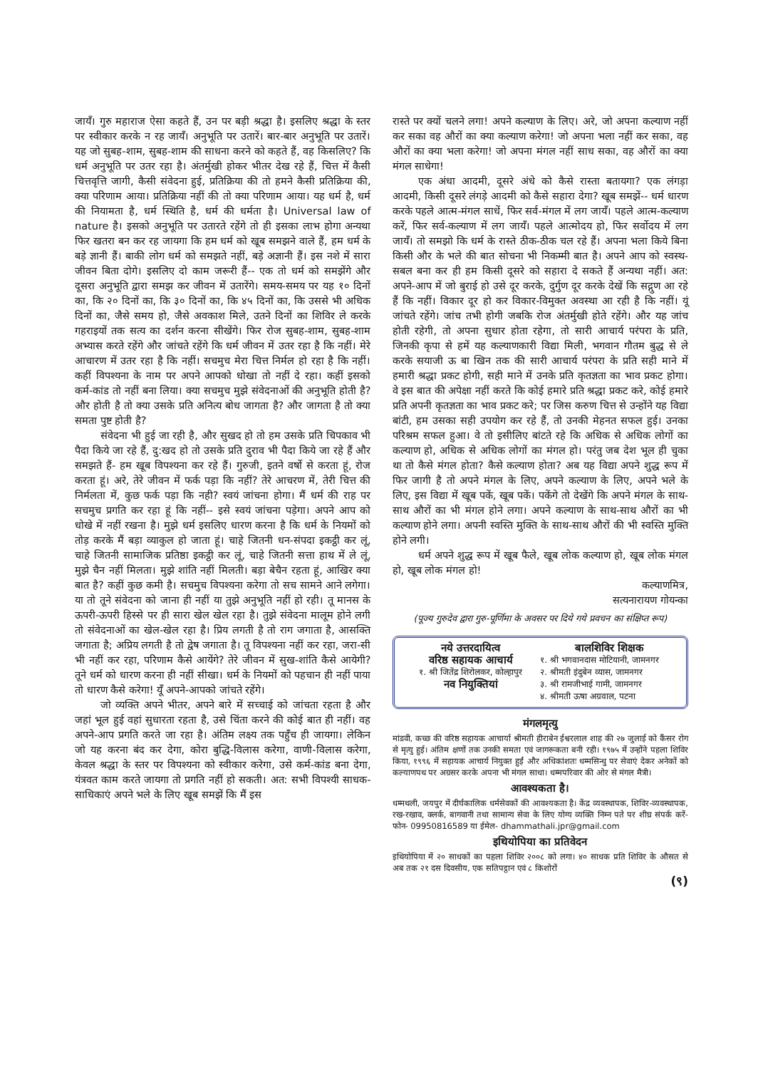जायँ। गुरु महाराज ऐसा कहते हैं, उन पर बड़ी श्रद्धा है। इसलिए श्रद्धा के स्तर पर स्वीकार करके न रह जायँ। अनुभूति पर उतारें। बार-बार अनुभूति पर उतारें। यह जो सुबह-शाम, सुबह-शाम की साधना करने को कहते हैं, वह किसलिए? कि धर्म अनुभूति पर उतर रहा है। अंतर्मुखी होकर भीतर देख रहे हैं, चित्त में कैसी चित्तवृत्ति जागी, कैसी संवेदना हुई, प्रतिक्रिया की तो हमने कैसी प्रतिक्रिया की, क्या परिणाम आया। प्रतिक्रिया नहीं की तो क्या परिणाम आया। यह धर्म है, धर्म की नियामता है, धर्म स्थिति है, धर्म की धर्मता है। Universal law of nature है। इसको अनुभूति पर उतारते रहेंगे तो ही इसका लाभ होगा अन्यथा फिर खतरा बन कर रह जायगा कि हम धर्म को खूब समझने वाले हैं, हम धर्म के बड़े ज्ञानी हैं। बाकी लोग धर्म को समझते नहीं, बड़े अज्ञानी हैं। इस नशे में सारा जीवन बिता दोगे। इसलिए दो काम जरूरी हैं-- एक तो धर्म को समझेंगे और दूसरा अनुभूति द्वारा समझ कर जीवन में उतारेंगे। समय-समय पर यह १० दिनों का, कि २० दिनों का, कि ३० दिनों का, कि ४५ दिनों का, कि उससे भी अधिक दिनों का, जैसे समय हो, जैसे अवकाश मिले, उतने दिनों का शिविर ले करके गहराइयों तक सत्य का दर्शन करना सीखेंगे। फिर रोज सुबह-शाम, सुबह-शाम अभ्यास करते रहेंगे और जांचते रहेंगे कि धर्म जीवन में उतर रहा है कि नहीं। मेरे आचारण में उतर रहा है कि नहीं। सचमुच मेरा चित्त निर्मल हो रहा है कि नहीं। कहीं विपश्यना के नाम पर अपने आपको धोखा तो नहीं दे रहा। कहीं इसको कर्म-कांड तो नहीं बना लिया। क्या सचमुच मुझे संवेदनाओं की अनुभूति होती है? और होती है तो क्या उसके प्रति अनित्य बोध जागता है? और जागता है तो क्या समता पुष्ट होती है?
संवेदना भी हुई जा रही है, और सुखद हो तो हम उसके प्रति चिपकाव भी पैदा किये जा रहे हैं, दु:खद हो तो उसके प्रति दुराव भी पैदा किये जा रहे हैं और समझते हैं- हम खूब विपश्यना कर रहे हैं। गुरुजी, इतने वर्षो से करता हूं, रोज करता हूं। अरे, तेरे जीवन में फर्क पड़ा कि नहीं? तेरे आचरण में, तेरी चित्त की निर्मलता में, कुछ फर्क पड़ा कि नही? स्वयं जांचना होगा। मैं धर्म की राह पर सचमुच प्रगति कर रहा हूं कि नहीं-- इसे स्वयं जांचना पड़ेगा। अपने आप को धोखे में नहीं रखना है। मुझे धर्म इसलिए धारण करना है कि धर्म के नियमों को तोड़ करके मैं बड़ा व्याकुल हो जाता हूं। चाहे जितनी धन-संपदा इकट्ठी कर लूं, चाहे जितनी सामाजिक प्रतिष्ठा इकट्ठी कर लूं, चाहे जितनी सत्ता हाथ में ले लूं, मुझे चैन नहीं मिलता। मुझे शांति नहीं मिलती। बड़ा बेचैन रहता हूं, आखिर क्या बात है? कहीं कुछ कमी है। सचमुच विपश्यना करेगा तो सच सामने आने लगेगा। या तो तूने संवेदना को जाना ही नहीं या तुझे अनुभूति नहीं हो रही। तू मानस के ऊपरी-ऊपरी हिस्से पर ही सारा खेल खेल रहा है। तुझे संवेदना मालूम होने लगी तो संवेदनाओं का खेल-खेल रहा है। प्रिय लगती है तो राग जगाता है, आसक्ति जगाता है; अप्रिय लगती है तो द्वेष जगाता है। तू विपश्यना नहीं कर रहा, जरा-सी भी नहीं कर रहा, परिणाम कैसे आयेंगे? तेरे जीवन में सुख-शांति कैसे आयेगी? तूने धर्म को धारण करना ही नहीं सीखा। धर्म के नियमों को पहचान ही नहीं पाया तो धारण कैसे करेगा! यूँ अपने-आपको जांचते रहेंगे।
जो व्यक्ति अपने भीतर, अपने बारे में सच्चाई को जांचता रहता है और जहां भूल हुई वहां सुधारता रहता है, उसे चिंता करने की कोई बात ही नहीं। वह अपने-आप प्रगति करते जा रहा है। अंतिम लक्ष्य तक पहुँच ही जायगा। लेकिन जो यह करना बंद कर देगा, कोरा बुद्धि-विलास करेगा, वाणी-विलास करेगा, केवल श्रद्धा के स्तर पर विपश्यना को स्वीकार करेगा, उसे कर्म-कांड बना देगा, यंत्रवत काम करते जायगा तो प्रगति नहीं हो सकती। अत: सभी विपश्यी साधक-साधिकाएं अपने भले के लिए खूब समझें कि मैं इस
रास्ते पर क्यों चलने लगा! अपने कल्याण के लिए। अरे, जो अपना कल्याण नहीं कर सका वह औरों का क्या कल्याण करेगा! जो अपना भला नहीं कर सका, वह औरों का क्या भला करेगा! जो अपना मंगल नहीं साध सका, वह औरों का क्या मंगल साधेगा!
एक अंधा आदमी, दूसरे अंधे को कैसे रास्ता बतायगा? एक लंगड़ा आदमी, किसी दूसरे लंगड़े आदमी को कैसे सहारा देगा? खूब समझें-- धर्म धारण करके पहले आत्म-मंगल साधें, फिर सर्व-मंगल में लग जायँ। पहले आत्म-कल्याण करें, फिर सर्व-कल्याण में लग जायँ। पहले आत्मोदय हो, फिर सर्वोदय में लग जायँ। तो समझो कि धर्म के रास्ते ठीक-ठीक चल रहे हैं। अपना भला किये बिना किसी और के भले की बात सोचना भी निकम्मी बात है। अपने आप को स्वस्थ-सबल बना कर ही हम किसी दूसरे को सहारा दे सकते हैं अन्यथा नहीं। अत: अपने-आप में जो बुराई हो उसे दूर करके, दुर्गुण दूर करके देखें कि सद्गुण आ रहे हैं कि नहीं। विकार दूर हो कर विकार-विमुक्त अवस्था आ रही है कि नहीं। यूं जांचते रहेंगे। जांच तभी होगी जबकि रोज अंतर्मुखी होते रहेंगे। और यह जांच होती रहेगी, तो अपना सुधार होता रहेगा, तो सारी आचार्य परंपरा के प्रति, जिनकी कृपा से हमें यह कल्याणकारी विद्या मिली, भगवान गौतम बुद्ध से ले करके सयाजी ऊ बा खिन तक की सारी आचार्य परंपरा के प्रति सही माने में हमारी श्रद्धा प्रकट होगी, सही माने में उनके प्रति कृतज्ञता का भाव प्रकट होगा। वे इस बात की अपेक्षा नहीं करते कि कोई हमारे प्रति श्रद्धा प्रकट करे, कोई हमारे प्रति अपनी कृतज्ञता का भाव प्रकट करे; पर जिस करुण चित्त से उन्होंने यह विद्या बांटी, हम उसका सही उपयोग कर रहे हैं, तो उनकी मेहनत सफल हुई। उनका परिश्रम सफल हुआ। वे तो इसीलिए बांटते रहे कि अधिक से अधिक लोगों का कल्याण हो, अधिक से अधिक लोगों का मंगल हो। परंतु जब देश भूल ही चुका था तो कैसे मंगल होता? कैसे कल्याण होता? अब यह विद्या अपने शुद्ध रूप में फिर जागी है तो अपने मंगल के लिए, अपने कल्याण के लिए, अपने भले के लिए, इस विद्या में खूब पकें, खूब पकें। पकेंगे तो देखेंगे कि अपने मंगल के साथ-साथ औरों का भी मंगल होने लगा। अपने कल्याण के साथ-साथ औरों का भी कल्याण होने लगा। अपनी स्वस्ति मुक्ति के साथ-साथ औरों की भी स्वस्ति मुक्ति होने लगी।
धर्म अपने शुद्ध रूप में खूब फैले, खूब लोक कल्याण हो, खूब लोक मंगल हो, खूब लोक मंगल हो!
कल्याणमित्र,
सत्यनारायण गोयन्का
(पूज्य गुरुदेव द्वारा गुरु-पूर्णिमा के अवसर पर दिये गये प्रवचन का संक्षिप्त रूप)
नये उत्तरदायित्व
वरिष्ठ सहायक आचार्य
१. श्री जितेंद्र शिरोलकर, कोल्हापुर
नव नियुक्तियां
बालशिविर शिक्षक
१. श्री भगवानदास मोटियानी, जामनगर
२. श्रीमती इंदुबेन व्यास, जामनगर
३. श्री रामजीभाई गामी, जामनगर
४. श्रीमती ऊषा अग्रवाल, पटना
मंगलमृत्यु
मांडवी, कच्छ की वरिष्ठ सहायक आचार्या श्रीमती हीराबेन ईश्वरलाल शाह की २७ जुलाई को कैंसर रोग से मृत्यु हुई। अंतिम क्षणों तक उनकी समता एवं जागरूकता बनी रही। १९७५ में उन्होंने पहला शिविर किया, १९९६ में सहायक आचार्य नियुक्त हुईं और अधिकांशतः धम्मसिन्धु पर सेवाएं देकर अनेकों को कल्याणपथ पर अग्रसर करके अपना भी मंगल साधा। धम्मपरिवार की ओर से मंगल मैत्री।
आवश्यकता है।
धम्मथली, जयपुर में दीर्घकालिक धर्मसेवकों की आवश्यकता है। केंद्र व्यवस्थापक, शिविर-व्यवस्थापक, रख-रखाव, क्लर्क, बागवानी तथा सामान्य सेवा के लिए योग्य व्यक्ति निम्न पते पर शीघ्र संपर्क करें- फोन- 09950816589 या ईमेल- dhammathali.jpr@gmail.com
इथियोपिया का प्रतिवेदन
इथियोपिया में २० साधकों का पहला शिविर २००८ को लगा। ४० साधक प्रति शिविर के औसत से अब तक २१ दस दिवसीय, एक सतिपट्ठान एवं ८ किशोरों
(९)